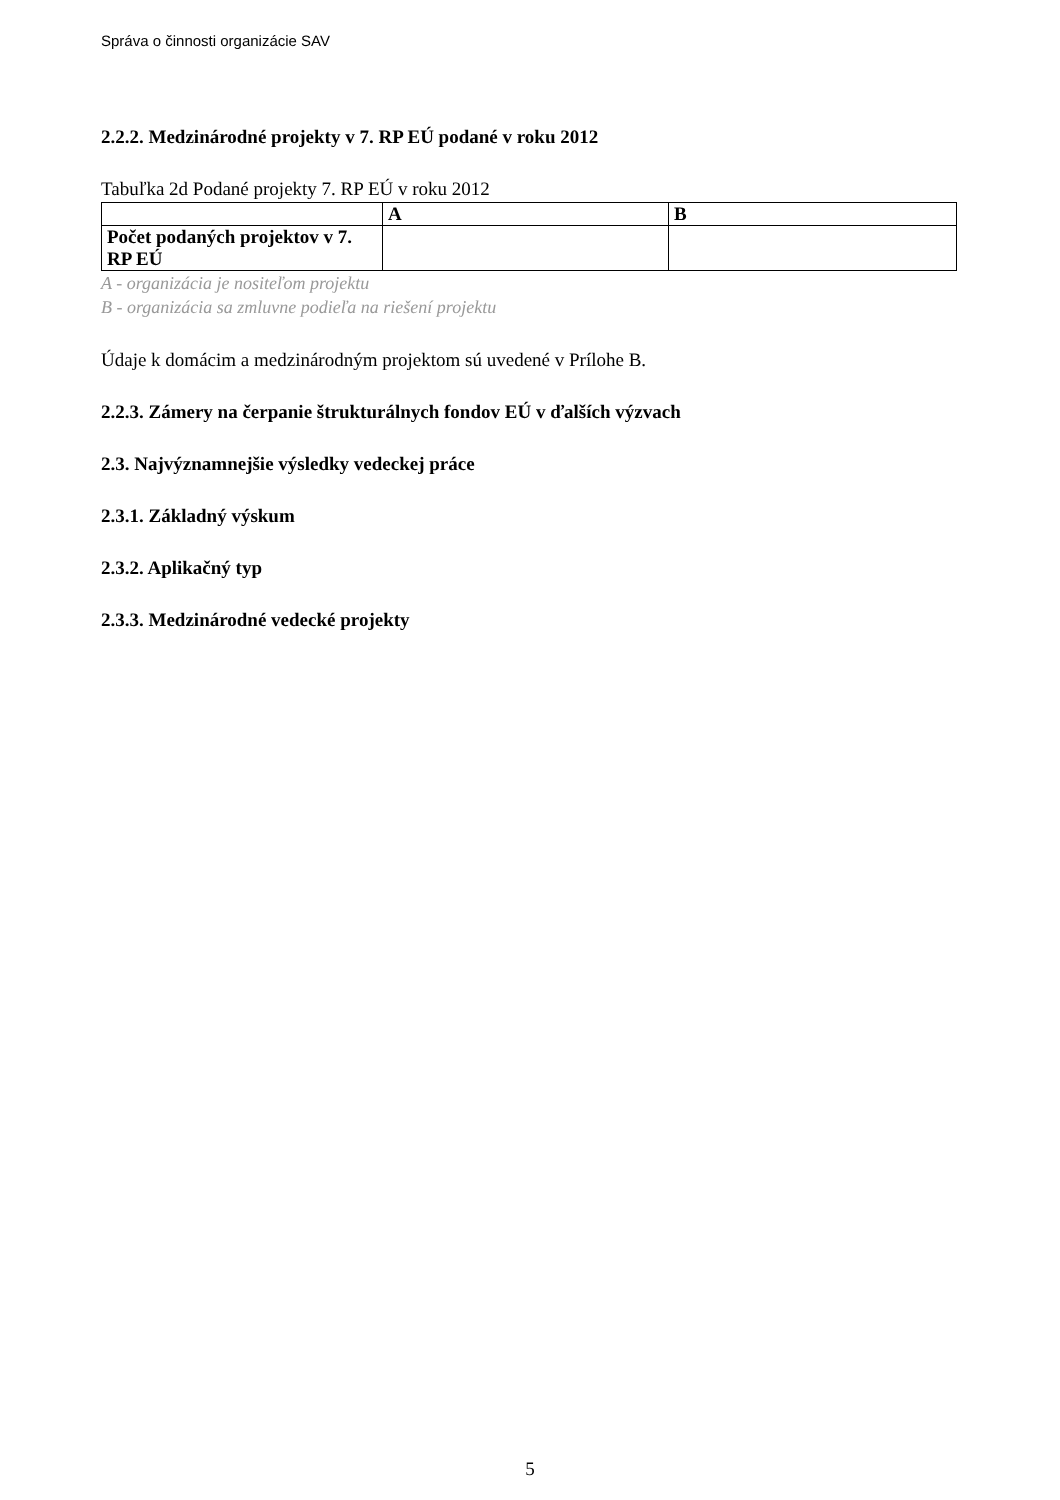Správa o činnosti organizácie SAV
2.2.2. Medzinárodné projekty v 7. RP EÚ podané v roku 2012
Tabuľka 2d Podané projekty 7. RP EÚ v roku 2012
| | A | B |
| Počet podaných projektov v 7. RP EÚ | | |
A - organizácia je nositeľom projektu
B - organizácia sa zmluvne podieľa na riešení projektu
Údaje k domácim a medzinárodným projektom sú uvedené v Prílohe B.
2.2.3. Zámery na čerpanie štrukturálnych fondov EÚ v ďalších výzvach
2.3. Najvýznamnejšie výsledky vedeckej práce
2.3.1. Základný výskum
2.3.2. Aplikačný typ
2.3.3. Medzinárodné vedecké projekty
5